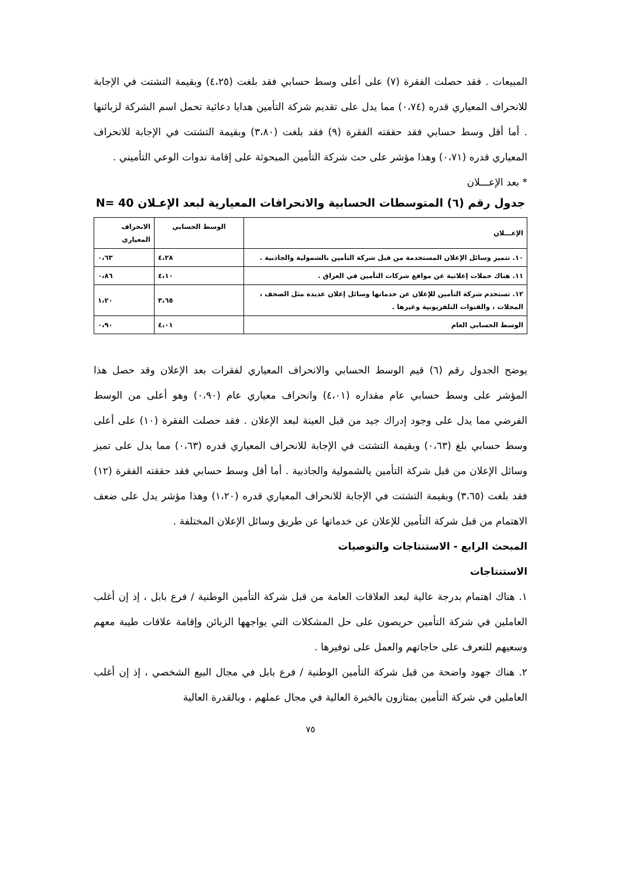المبيعات . فقد حصلت الفقرة (٧) على أعلى وسط حسابي فقد بلغت (٤،٢٥) وبقيمة التشتت في الإجابة للانحراف المعياري قدره (٠،٧٤) مما يدل على تقديم شركة التأمين هدايا دعائية تحمل اسم الشركة لزبائنها . أما أقل وسط حسابي فقد حققته الفقرة (٩) فقد بلغت (٣،٨٠) وبقيمة التشتت في الإجابة للانحراف المعياري قدره (٠،٧١) وهذا مؤشر على حث شركة التأمين المبحوثة على إقامة ندوات الوعي التأميني .
* بعد الإعـــلان
جدول رقم (٦) المتوسطات الحسابية والانحرافات المعيارية لبعد الإعـلان N= 40
| الإعـــلان | الوسط الحسابي | الانحراف المعياري |
| --- | --- | --- |
| ١٠. تتميز وسائل الإعلان المستخدمة من قبل شركة التأمين بالشمولية والجاذبية . | ٤،٢٨ | ٠،٦٣ |
| ١١. هناك حملات إعلانية عن مواقع شركات التأمين في العراق . | ٤،١٠ | ٠،٨٦ |
| ١٢. تستخدم شركة التأمين للإعلان عن خدماتها وسائل إعلان عديدة مثل الصحف ، المجلات ، والقنوات التلفزيونية وغيرها . | ٣،٦٥ | ١،٢٠ |
| الوسط الحسابي العام | ٤،٠١ | ٠،٩٠ |
يوضح الجدول رقم (٦) قيم الوسط الحسابي والانحراف المعياري لفقرات بعد الإعلان وقد حصل هذا المؤشر على وسط حسابي عام مقداره (٤،٠١) وانحراف معياري عام (٠،٩٠) وهو أعلى من الوسط الفرضي مما يدل على وجود إدراك جيد من قبل العينة لبعد الإعلان . فقد حصلت الفقرة (١٠) على أعلى وسط حسابي بلغ (٠،٦٣) وبقيمة التشتت في الإجابة للانحراف المعياري قدره (٠،٦٣) مما يدل على تميز وسائل الإعلان من قبل شركة التأمين يالشمولية والجاذبية . أما أقل وسط حسابي فقد حققته الفقرة (١٢) فقد بلغت (٣،٦٥) وبقيمة التشتت في الإجابة للانحراف المعياري قدره (١،٢٠) وهذا مؤشر يدل على ضعف الاهتمام من قبل شركة التأمين للإعلان عن خدماتها عن طريق وسائل الإعلان المختلفة .
المبحث الرابع - الاستنتاجات والتوصيات
الاستنتاجات
١. هناك اهتمام بدرجة عالية لبعد العلاقات العامة من قبل شركة التأمين الوطنية / فرع بابل ، إذ إن أغلب العاملين في شركة التأمين حريصون على حل المشكلات التي يواجهها الزبائن وإقامة علاقات طيبة معهم وسعيهم للتعرف على حاجاتهم والعمل على توفيرها .
٢. هناك جهود واضحة من قبل شركة التأمين الوطنية / فرع بابل في مجال البيع الشخصي ، إذ إن أغلب العاملين في شركة التأمين يمتازون بالخبرة العالية في مجال عملهم ، وبالقدرة العالية
٧٥